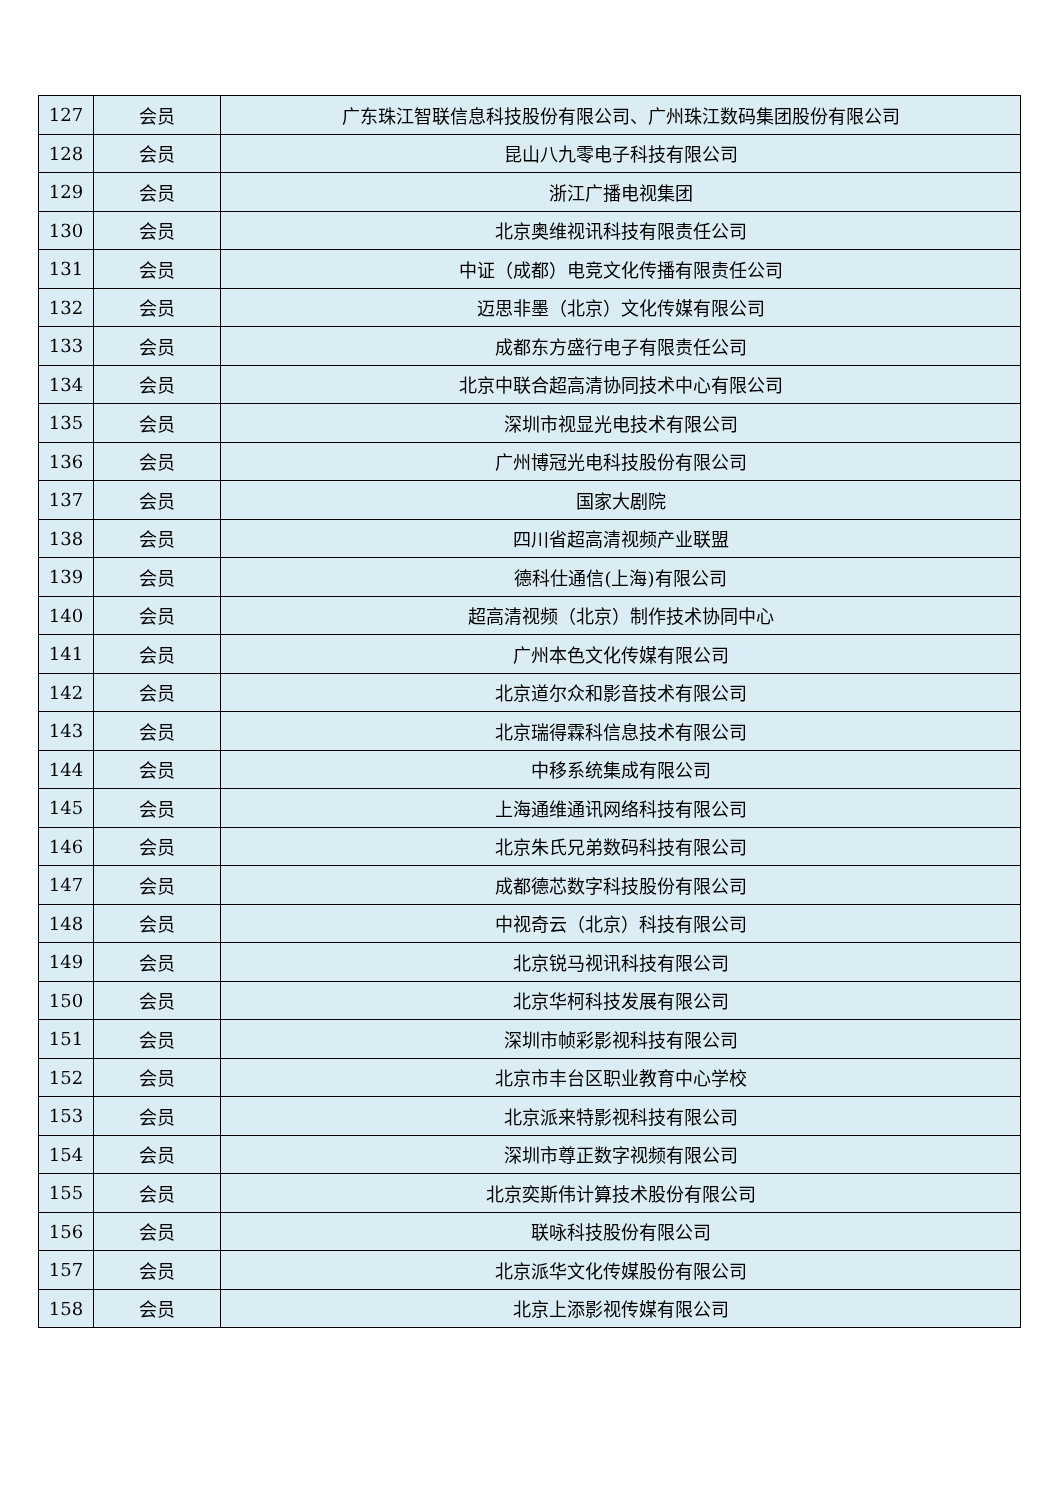| 127 | 会员 | 广东珠江智联信息科技股份有限公司、广州珠江数码集团股份有限公司 |
| 128 | 会员 | 昆山八九零电子科技有限公司 |
| 129 | 会员 | 浙江广播电视集团 |
| 130 | 会员 | 北京奥维视讯科技有限责任公司 |
| 131 | 会员 | 中证（成都）电竞文化传播有限责任公司 |
| 132 | 会员 | 迈思非墨（北京）文化传媒有限公司 |
| 133 | 会员 | 成都东方盛行电子有限责任公司 |
| 134 | 会员 | 北京中联合超高清协同技术中心有限公司 |
| 135 | 会员 | 深圳市视显光电技术有限公司 |
| 136 | 会员 | 广州博冠光电科技股份有限公司 |
| 137 | 会员 | 国家大剧院 |
| 138 | 会员 | 四川省超高清视频产业联盟 |
| 139 | 会员 | 德科仕通信(上海)有限公司 |
| 140 | 会员 | 超高清视频（北京）制作技术协同中心 |
| 141 | 会员 | 广州本色文化传媒有限公司 |
| 142 | 会员 | 北京道尔众和影音技术有限公司 |
| 143 | 会员 | 北京瑞得霖科信息技术有限公司 |
| 144 | 会员 | 中移系统集成有限公司 |
| 145 | 会员 | 上海通维通讯网络科技有限公司 |
| 146 | 会员 | 北京朱氏兄弟数码科技有限公司 |
| 147 | 会员 | 成都德芯数字科技股份有限公司 |
| 148 | 会员 | 中视奇云（北京）科技有限公司 |
| 149 | 会员 | 北京锐马视讯科技有限公司 |
| 150 | 会员 | 北京华柯科技发展有限公司 |
| 151 | 会员 | 深圳市帧彩影视科技有限公司 |
| 152 | 会员 | 北京市丰台区职业教育中心学校 |
| 153 | 会员 | 北京派来特影视科技有限公司 |
| 154 | 会员 | 深圳市尊正数字视频有限公司 |
| 155 | 会员 | 北京奕斯伟计算技术股份有限公司 |
| 156 | 会员 | 联咏科技股份有限公司 |
| 157 | 会员 | 北京派华文化传媒股份有限公司 |
| 158 | 会员 | 北京上添影视传媒有限公司 |